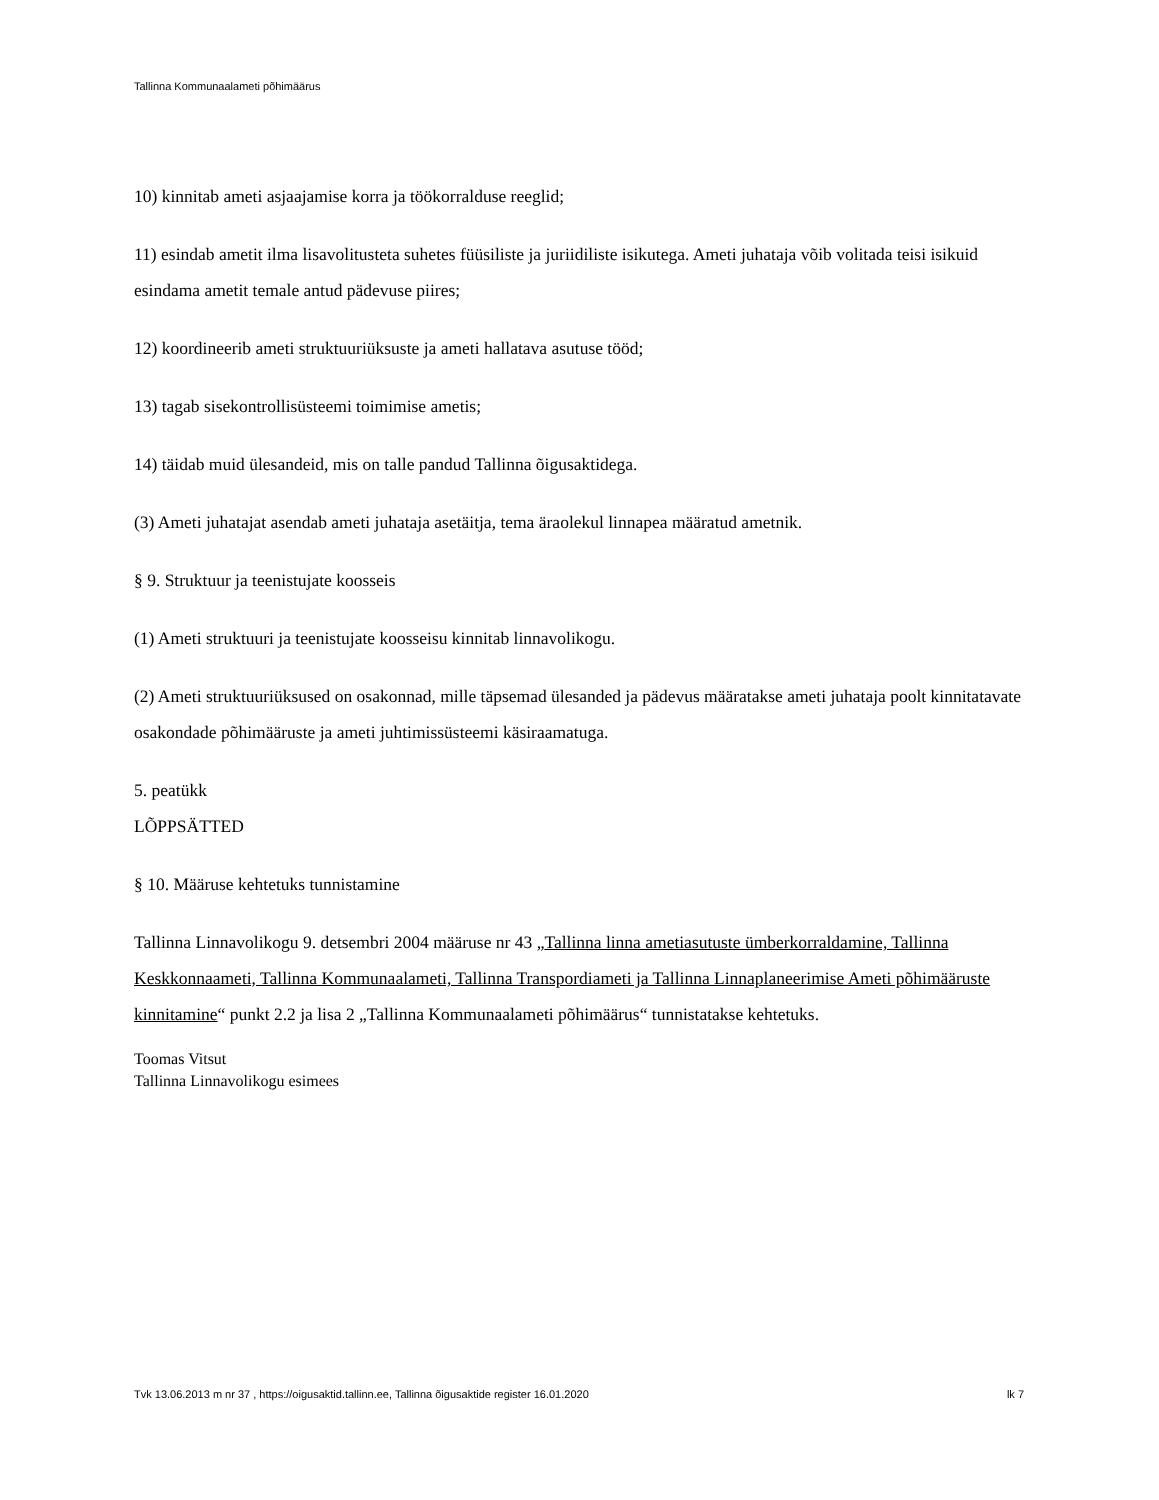Tallinna Kommunaalameti põhimäärus
10) kinnitab ameti asjaajamise korra ja töökorralduse reeglid;
11) esindab ametit ilma lisavolitusteta suhetes füüsiliste ja juriidiliste isikutega. Ameti juhataja võib volitada teisi isikuid esindama ametit temale antud pädevuse piires;
12) koordineerib ameti struktuuriüksuste ja ameti hallatava asutuse tööd;
13) tagab sisekontrollisüsteemi toimimise ametis;
14) täidab muid ülesandeid, mis on talle pandud Tallinna õigusaktidega.
(3) Ameti juhatajat asendab ameti juhataja asetäitja, tema äraolekul linnapea määratud ametnik.
§ 9. Struktuur ja teenistujate koosseis
(1) Ameti struktuuri ja teenistujate koosseisu kinnitab linnavolikogu.
(2) Ameti struktuuriüksused on osakonnad, mille täpsemad ülesanded ja pädevus määratakse ameti juhataja poolt kinnitatavate osakondade põhimääruste ja ameti juhtimissüsteemi käsiraamatuga.
5. peatükk
LÕPPSÄTTED
§ 10. Määruse kehtetuks tunnistamine
Tallinna Linnavolikogu 9. detsembri 2004 määruse nr 43 „Tallinna linna ametiasutuste ümberkorraldamine, Tallinna Keskkonnaameti, Tallinna Kommunaalameti, Tallinna Transpordiameti ja Tallinna Linnaplaneerimise Ameti põhimääruste kinnitamine“ punkt 2.2 ja lisa 2 „Tallinna Kommunaalameti põhimäärus“ tunnistatakse kehtetuks.
Toomas Vitsut
Tallinna Linnavolikogu esimees
Tvk 13.06.2013 m nr 37 , https://oigusaktid.tallinn.ee, Tallinna õigusaktide register 16.01.2020 lk 7